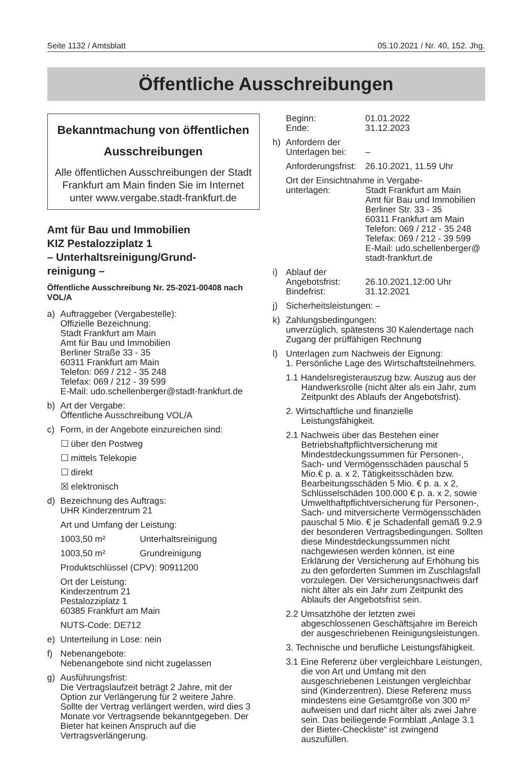Seite 1132 / Amtsblatt 05.10.2021 / Nr. 40, 152. Jhg.
Öffentliche Ausschreibungen
Bekanntmachung von öffentlichen
Ausschreibungen
Alle öffentlichen Ausschreibungen der Stadt Frankfurt am Main finden Sie im Internet unter www.vergabe.stadt-frankfurt.de
Amt für Bau und Immobilien
KIZ Pestalozziplatz 1
– Unterhaltsreinigung/Grund-
reinigung –
Öffentliche Ausschreibung Nr. 25-2021-00408 nach VOL/A
a) Auftraggeber (Vergabestelle):
Offizielle Bezeichnung:
Stadt Frankfurt am Main
Amt für Bau und Immobilien
Berliner Straße 33 - 35
60311 Frankfurt am Main
Telefon: 069 / 212 - 35 248
Telefax: 069 / 212 - 39 599
E-Mail: udo.schellenberger@stadt-frankfurt.de
b) Art der Vergabe:
Öffentliche Ausschreibung VOL/A
c) Form, in der Angebote einzureichen sind:
☐ über den Postweg
☐ mittels Telekopie
☐ direkt
☒ elektronisch
d) Bezeichnung des Auftrags:
UHR Kinderzentrum 21
Art und Umfang der Leistung:
1003,50 m² Unterhaltsreinigung
1003,50 m² Grundreinigung
Produktschlüssel (CPV): 90911200
Ort der Leistung:
Kinderzentrum 21
Pestalozziplatz 1
60385 Frankfurt am Main
NUTS-Code: DE712
e) Unterteilung in Lose: nein
f) Nebenangebote:
Nebenangebote sind nicht zugelassen
g) Ausführungsfrist:
Die Vertragslaufzeit beträgt 2 Jahre, mit der Option zur Verlängerung für 2 weitere Jahre. Sollte der Vertrag verlängert werden, wird dies 3 Monate vor Vertragsende bekanntgegeben. Der Bieter hat keinen Anspruch auf die Vertragsverlängerung.
Beginn: 01.01.2022
Ende: 31.12.2023
h) Anfordern der
Unterlagen bei: –
Anforderungsfrist: 26.10.2021, 11.59 Uhr
Ort der Einsichtnahme in Vergabe-
unterlagen: Stadt Frankfurt am Main
Amt für Bau und Immobilien
Berliner Str. 33 - 35
60311 Frankfurt am Main
Telefon: 069 / 212 - 35 248
Telefax: 069 / 212 - 39 599
E-Mail: udo.schellenberger@ stadt-frankfurt.de
i) Ablauf der
Angebotsfrist: 26.10.2021,12:00 Uhr
Bindefrist: 31.12.2021
j) Sicherheitsleistungen: –
k) Zahlungsbedingungen:
unverzüglich, spätestens 30 Kalendertage nach Zugang der prüffähigen Rechnung
l) Unterlagen zum Nachweis der Eignung:
1. Persönliche Lage des Wirtschaftsteilnehmers.
1.1 Handelsregisterauszug bzw. Auszug aus der Handwerksrolle (nicht älter als ein Jahr, zum Zeitpunkt des Ablaufs der Angebotsfrist).
2. Wirtschaftliche und finanzielle Leistungsfähigkeit.
2.1 Nachweis über das Bestehen einer Betriebshaftpflichtversicherung mit Mindestdeckungssummen für Personen-, Sach- und Vermögensschäden pauschal 5 Mio.€ p. a. x 2, Tätigkeitsschäden bzw. Bearbeitungsschäden 5 Mio. € p. a. x 2, Schlüsselschäden 100.000 € p. a. x 2, sowie Umwelthaftpflichtversicherung für Personen-, Sach- und mitversicherte Vermögensschäden pauschal 5 Mio. € je Schadenfall gemäß 9.2.9 der besonderen Vertragsbedingungen. Sollten diese Mindestdeckungssummen nicht nachgewiesen werden können, ist eine Erklärung der Versicherung auf Erhöhung bis zu den geforderten Summen im Zuschlagsfall vorzulegen. Der Versicherungsnachweis darf nicht älter als ein Jahr zum Zeitpunkt des Ablaufs der Angebotsfrist sein.
2.2 Umsatzhöhe der letzten zwei abgeschlossenen Geschäftsjahre im Bereich der ausgeschriebenen Reinigungsleistungen.
3. Technische und berufliche Leistungsfähigkeit.
3.1 Eine Referenz über vergleichbare Leistungen, die von Art und Umfang mit den ausgeschriebenen Leistungen vergleichbar sind (Kinderzentren). Diese Referenz muss mindestens eine Gesamtgröße von 300 m² aufweisen und darf nicht älter als zwei Jahre sein. Das beiliegende Formblatt „Anlage 3.1 der Bieter-Checkliste“ ist zwingend auszufüllen.